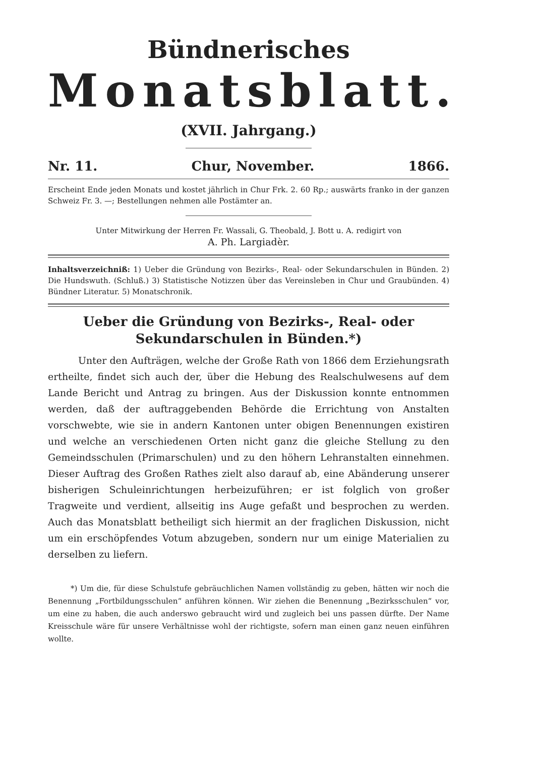Bündnerisches
Monatsblatt.
(XVII. Jahrgang.)
Nr. 11. Chur, November. 1866.
Erscheint Ende jeden Monats und kostet jährlich in Chur Frk. 2. 60 Rp.; auswärts franko in der ganzen Schweiz Fr. 3. —; Bestellungen nehmen alle Postämter an.
Unter Mitwirkung der Herren Fr. Wassali, G. Theobald, J. Bott u. A. redigirt von
A. Ph. Largiadèr.
Inhaltsverzeichniß: 1) Ueber die Gründung von Bezirks-, Real- oder Sekundarschulen in Bünden. 2) Die Hundswuth. (Schluß.) 3) Statistische Notizzen über das Vereinsleben in Chur und Graubünden. 4) Bündner Literatur. 5) Monatschronik.
Ueber die Gründung von Bezirks-, Real- oder Sekundarschulen in Bünden.*)
Unter den Aufträgen, welche der Große Rath von 1866 dem Erziehungsrath ertheilte, findet sich auch der, über die Hebung des Realschulwesens auf dem Lande Bericht und Antrag zu bringen. Aus der Diskussion konnte entnommen werden, daß der auftraggebenden Behörde die Errichtung von Anstalten vorschwebte, wie sie in andern Kantonen unter obigen Benennungen existiren und welche an verschiedenen Orten nicht ganz die gleiche Stellung zu den Gemeindsschulen (Primarschulen) und zu den höhern Lehranstalten einnehmen. Dieser Auftrag des Großen Rathes zielt also darauf ab, eine Abänderung unserer bisherigen Schuleinrichtungen herbeizuführen; er ist folglich von großer Tragweite und verdient, allseitig ins Auge gefaßt und besprochen zu werden. Auch das Monatsblatt betheiligt sich hiermit an der fraglichen Diskussion, nicht um ein erschöpfendes Votum abzugeben, sondern nur um einige Materialien zu derselben zu liefern.
*) Um die, für diese Schulstufe gebräuchlichen Namen vollständig zu geben, hätten wir noch die Benennung „Fortbildungsschulen“ anführen können. Wir ziehen die Benennung „Bezirksschulen“ vor, um eine zu haben, die auch anderswo gebraucht wird und zugleich bei uns passen dürfte. Der Name Kreisschule wäre für unsere Verhältnisse wohl der richtigste, sofern man einen ganz neuen einführen wollte.